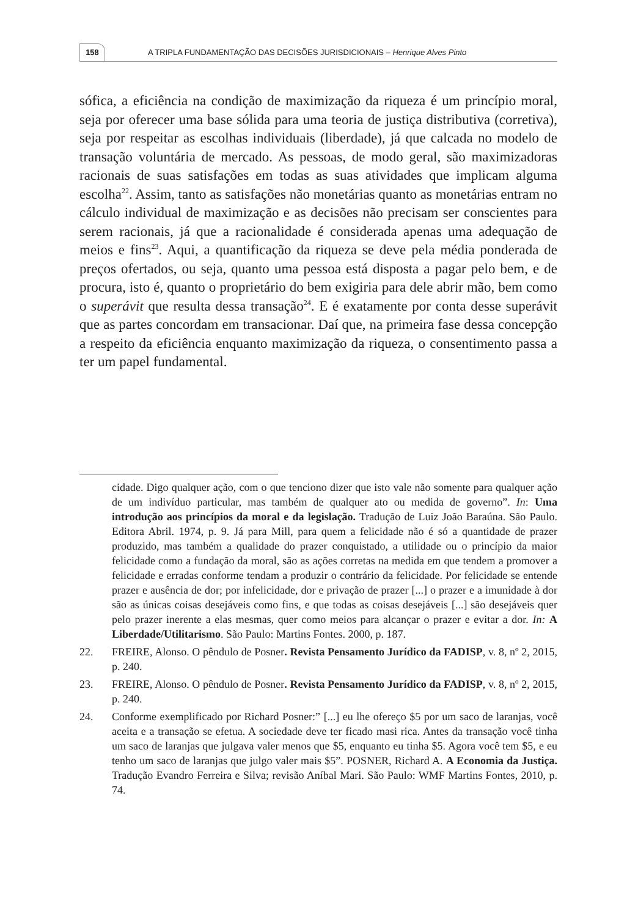158
A TRIPLA FUNDAMENTAÇÃO DAS DECISÕES JURISDICIONAIS – Henrique Alves Pinto
sófica, a eficiência na condição de maximização da riqueza é um princípio moral, seja por oferecer uma base sólida para uma teoria de justiça distributiva (corretiva), seja por respeitar as escolhas individuais (liberdade), já que calcada no modelo de transação voluntária de mercado. As pessoas, de modo geral, são maximizadoras racionais de suas satisfações em todas as suas atividades que implicam alguma escolha<sup>22</sup>. Assim, tanto as satisfações não monetárias quanto as monetárias entram no cálculo individual de maximização e as decisões não precisam ser conscientes para serem racionais, já que a racionalidade é considerada apenas uma adequação de meios e fins<sup>23</sup>. Aqui, a quantificação da riqueza se deve pela média ponderada de preços ofertados, ou seja, quanto uma pessoa está disposta a pagar pelo bem, e de procura, isto é, quanto o proprietário do bem exigiria para dele abrir mão, bem como o superávit que resulta dessa transação<sup>24</sup>. E é exatamente por conta desse superávit que as partes concordam em transacionar. Daí que, na primeira fase dessa concepção a respeito da eficiência enquanto maximização da riqueza, o consentimento passa a ter um papel fundamental.
cidade. Digo qualquer ação, com o que tenciono dizer que isto vale não somente para qualquer ação de um indivíduo particular, mas também de qualquer ato ou medida de governo”. In: Uma introdução aos princípios da moral e da legislação. Tradução de Luiz João Baraúna. São Paulo. Editora Abril. 1974, p. 9. Já para Mill, para quem a felicidade não é só a quantidade de prazer produzido, mas também a qualidade do prazer conquistado, a utilidade ou o princípio da maior felicidade como a fundação da moral, são as ações corretas na medida em que tendem a promover a felicidade e erradas conforme tendam a produzir o contrário da felicidade. Por felicidade se entende prazer e ausência de dor; por infelicidade, dor e privação de prazer [...] o prazer e a imunidade à dor são as únicas coisas desejáveis como fins, e que todas as coisas desejáveis [...] são desejáveis quer pelo prazer inerente a elas mesmas, quer como meios para alcançar o prazer e evitar a dor. In: A Liberdade/Utilitarismo. São Paulo: Martins Fontes. 2000, p. 187.
22. FREIRE, Alonso. O pêndulo de Posner. Revista Pensamento Jurídico da FADISP, v. 8, nº 2, 2015, p. 240.
23. FREIRE, Alonso. O pêndulo de Posner. Revista Pensamento Jurídico da FADISP, v. 8, nº 2, 2015, p. 240.
24. Conforme exemplificado por Richard Posner:” [...] eu lhe ofereço $5 por um saco de laranjas, você aceita e a transação se efetua. A sociedade deve ter ficado masi rica. Antes da transação você tinha um saco de laranjas que julgava valer menos que $5, enquanto eu tinha $5. Agora você tem $5, e eu tenho um saco de laranjas que julgo valer mais $5”. POSNER, Richard A. A Economia da Justiça. Tradução Evandro Ferreira e Silva; revisão Aníbal Mari. São Paulo: WMF Martins Fontes, 2010, p. 74.